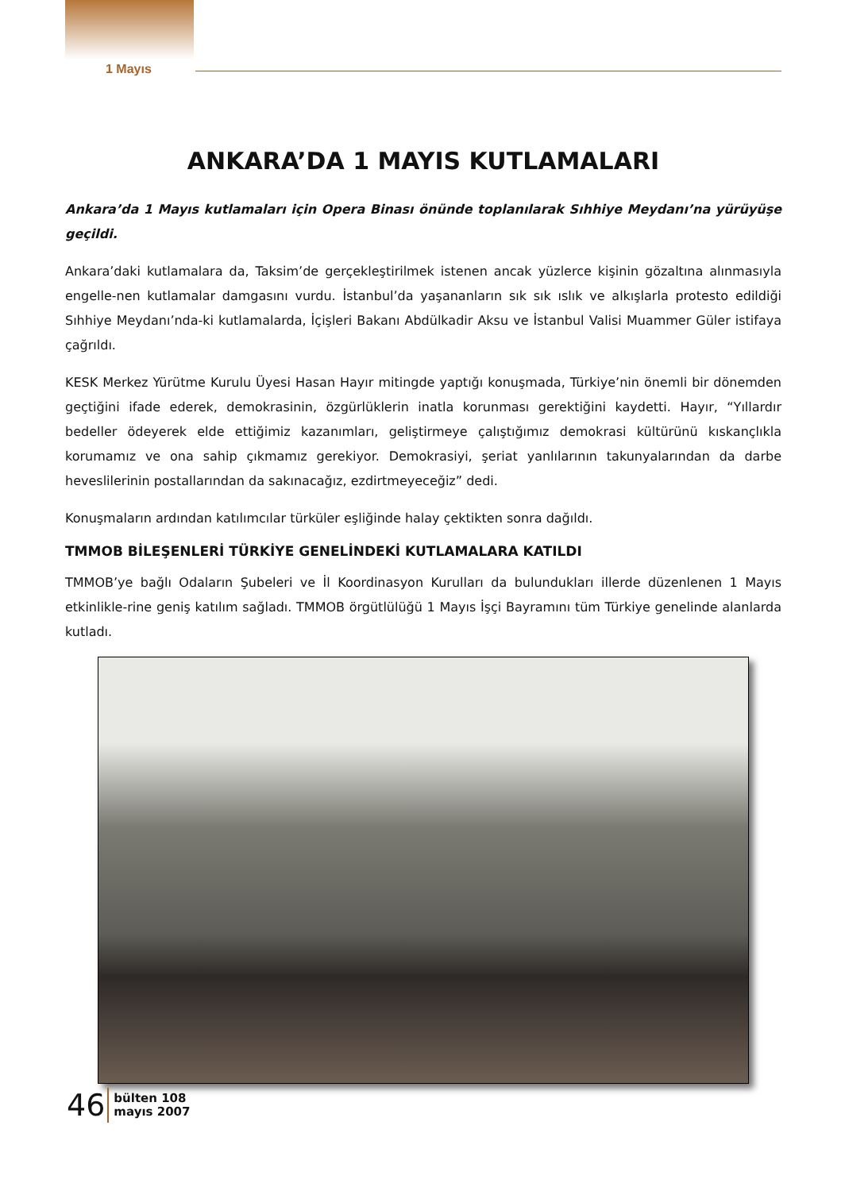1 Mayıs
ANKARA’DA 1 MAYIS KUTLAMALARI
Ankara’da 1 Mayıs kutlamaları için Opera Binası önünde toplanılarak Sıhhiye Meydanı’na yürüyüşe geçildi.
Ankara’daki kutlamalara da, Taksim’de gerçekleştirilmek istenen ancak yüzlerce kişinin gözaltına alınmasıyla engelle-nen kutlamalar damgasını vurdu. İstanbul’da yaşananların sık sık ıslık ve alkışlarla protesto edildiği Sıhhiye Meydanı’nda-ki kutlamalarda, İçişleri Bakanı Abdülkadir Aksu ve İstanbul Valisi Muammer Güler istifaya çağrıldı.
KESK Merkez Yürütme Kurulu Üyesi Hasan Hayır mitingde yaptığı konuşmada, Türkiye’nin önemli bir dönemden geçtiğini ifade ederek, demokrasinin, özgürlüklerin inatla korunması gerektiğini kaydetti. Hayır, “Yıllardır bedeller ödeyerek elde ettiğimiz kazanımları, geliştirmeye çalıştığımız demokrasi kültürünü kıskançlıkla korumamız ve ona sahip çıkmamız gerekiyor. Demokrasiyi, şeriat yanlılarının takunyalarından da darbe heveslilerinin postallarından da sakınacağız, ezdirtmeyeceğiz” dedi.
Konuşmaların ardından katılımcılar türküler eşliğinde halay çektikten sonra dağıldı.
TMMOB BİLEŞENLERİ TÜRKİYE GENELİNDEKİ KUTLAMALARA KATILDI
TMMOB’ye bağlı Odaların Şubeleri ve İl Koordinasyon Kurulları da bulundukları illerde düzenlenen 1 Mayıs etkinlikle-rine geniş katılım sağladı. TMMOB örgütlülüğü 1 Mayıs İşçi Bayramını tüm Türkiye genelinde alanlarda kutladı.
46 bülten 108
mayıs 2007